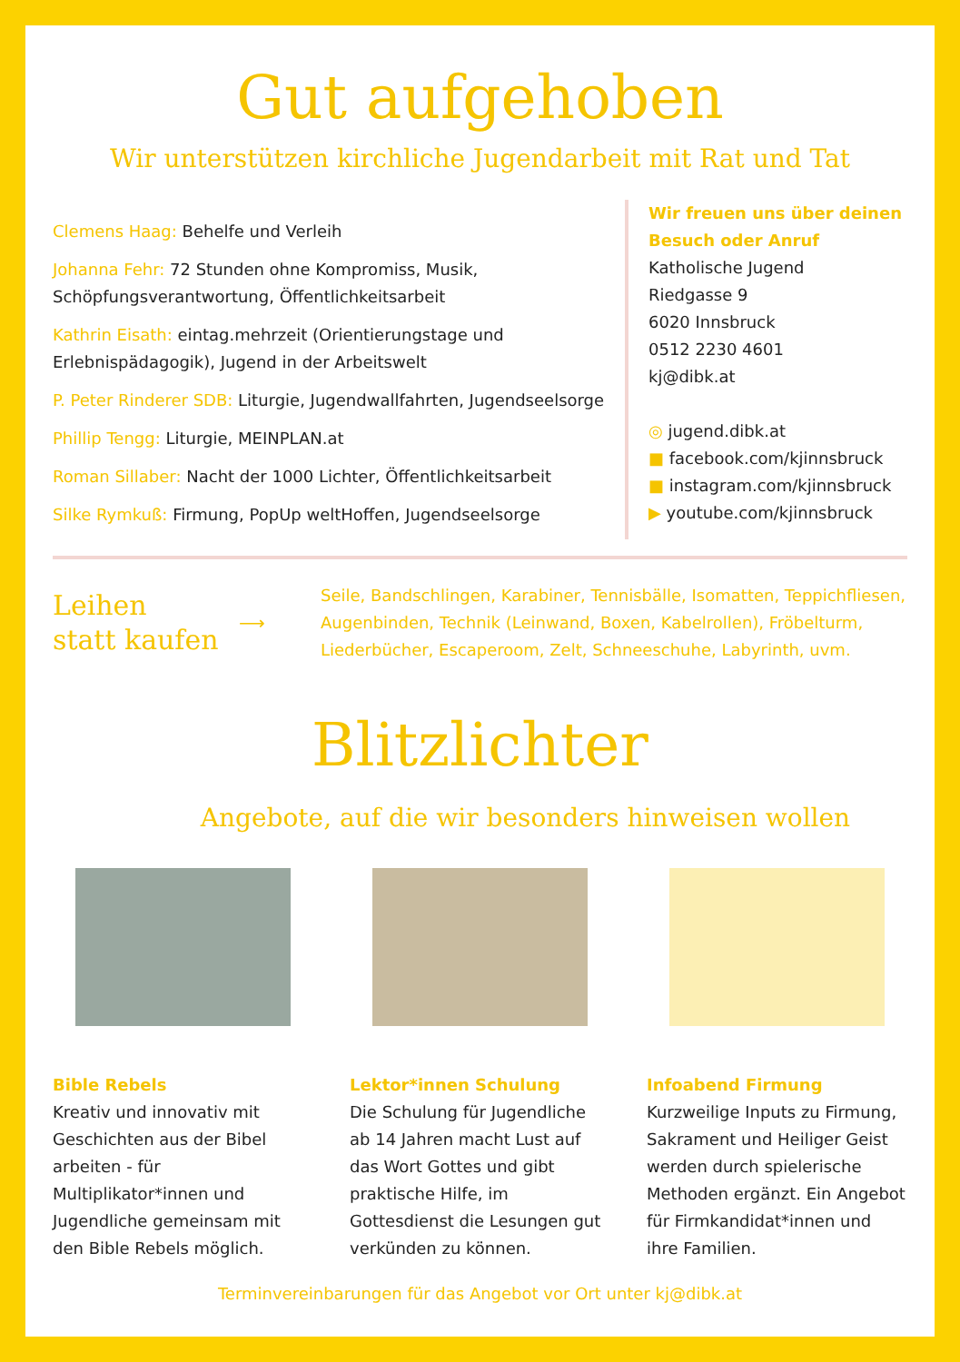Gut aufgehoben
Wir unterstützen kirchliche Jugendarbeit mit Rat und Tat
Clemens Haag: Behelfe und Verleih
Johanna Fehr: 72 Stunden ohne Kompromiss, Musik, Schöpfungsverantwortung, Öffentlichkeitsarbeit
Kathrin Eisath: eintag.mehrzeit (Orientierungstage und Erlebnispädagogik), Jugend in der Arbeitswelt
P. Peter Rinderer SDB: Liturgie, Jugendwallfahrten, Jugendseelsorge
Phillip Tengg: Liturgie, MEINPLAN.at
Roman Sillaber: Nacht der 1000 Lichter, Öffentlichkeitsarbeit
Silke Rymkuß: Firmung, PopUp weltHoffen, Jugendseelsorge
Wir freuen uns über deinen Besuch oder Anruf
Katholische Jugend
Riedgasse 9
6020 Innsbruck
0512 2230 4601
kj@dibk.at
◎ jugend.dibk.at
■ facebook.com/kjinnsbruck
■ instagram.com/kjinnsbruck
▶ youtube.com/kjinnsbruck
Leihen
statt kaufen
⟶
Seile, Bandschlingen, Karabiner, Tennisbälle, Isomatten, Teppichfliesen, Augenbinden, Technik (Leinwand, Boxen, Kabelrollen), Fröbelturm, Liederbücher, Escaperoom, Zelt, Schneeschuhe, Labyrinth, uvm.
Blitzlichter
Angebote, auf die wir besonders hinweisen wollen
Bible Rebels
Kreativ und innovativ mit Geschichten aus der Bibel arbeiten - für Multiplikator*innen und Jugendliche gemeinsam mit den Bible Rebels möglich.
Lektor*innen Schulung
Die Schulung für Jugendliche ab 14 Jahren macht Lust auf das Wort Gottes und gibt praktische Hilfe, im Gottesdienst die Lesungen gut verkünden zu können.
Infoabend Firmung
Kurzweilige Inputs zu Firmung, Sakrament und Heiliger Geist werden durch spielerische Methoden ergänzt. Ein Angebot für Firmkandidat*innen und ihre Familien.
Terminvereinbarungen für das Angebot vor Ort unter kj@dibk.at